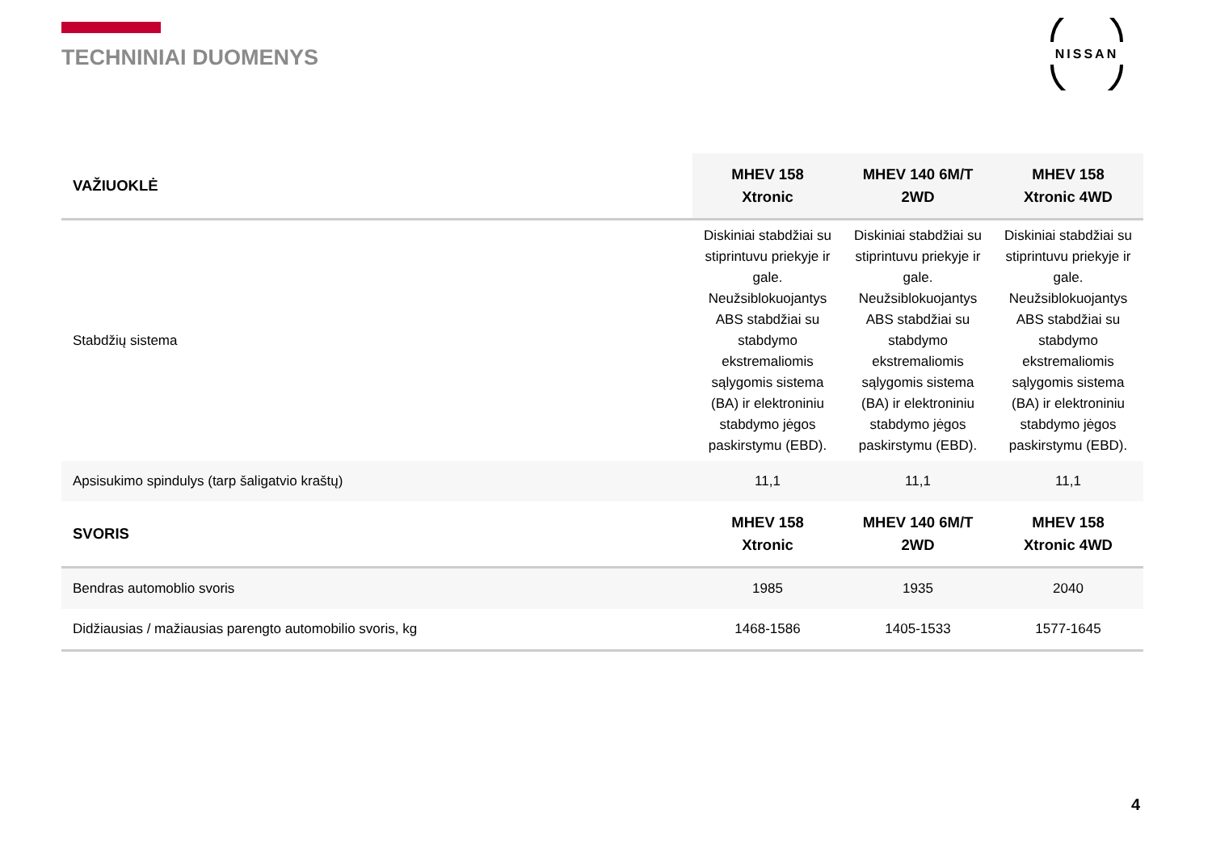TECHNINIAI DUOMENYS
NISSAN
| VAŽIUOKLĖ | MHEV 158 Xtronic | MHEV 140 6M/T 2WD | MHEV 158 Xtronic 4WD |
| --- | --- | --- | --- |
| Stabdžių sistema | Diskiniai stabdžiai su stiprintuvu priekyje ir gale. Neužsiblokuojantys ABS stabdžiai su stabdymo ekstremaliomis sąlygomis sistema (BA) ir elektroniniu stabdymo jėgos paskirstymu (EBD). | Diskiniai stabdžiai su stiprintuvu priekyje ir gale. Neužsiblokuojantys ABS stabdžiai su stabdymo ekstremaliomis sąlygomis sistema (BA) ir elektroniniu stabdymo jėgos paskirstymu (EBD). | Diskiniai stabdžiai su stiprintuvu priekyje ir gale. Neužsiblokuojantys ABS stabdžiai su stabdymo ekstremaliomis sąlygomis sistema (BA) ir elektroniniu stabdymo jėgos paskirstymu (EBD). |
| Apsisukimo spindulys (tarp šaligatvio kraštų) | 11,1 | 11,1 | 11,1 |
| SVORIS | MHEV 158 Xtronic | MHEV 140 6M/T 2WD | MHEV 158 Xtronic 4WD |
| Bendras automoblio svoris | 1985 | 1935 | 2040 |
| Didžiausias / mažiausias parengto automobilio svoris, kg | 1468-1586 | 1405-1533 | 1577-1645 |
4